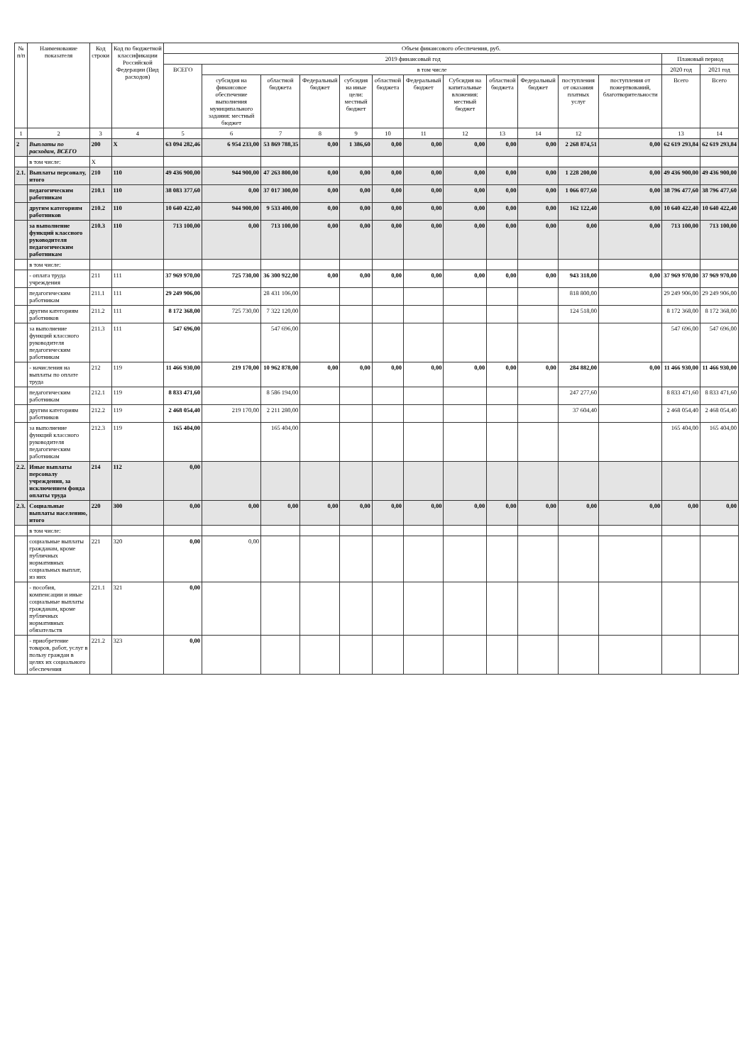| № п/п | Наименование показателя | Код строки | Код по бюджетной классификации Российской Федерации (Вид расходов) | Объем финансового обеспечения, руб. | | | | | | | | | | | | | |
| --- | --- | --- | --- | --- | --- | --- | --- | --- | --- | --- | --- | --- | --- | --- | --- | --- | --- |
| | | | | 2019 финансовый год | | | | | | | | | | | | Плановый период | |
| | | | | ВСЕГО | в том числе | | | | | | | | | | | 2020 год | 2021 год |
| | | | | | субсидия на финансовое обеспечение выполнения муниципального задания: местный бюджет | областной бюджета | Федеральный бюджет | субсидия на иные цели: местный бюджет | областной бюджета | Федеральный бюджет | Субсидия на капитальные вложения: местный бюджет | областной бюджета | Федеральный бюджет | поступления от оказания платных услуг | поступления от пожертвований, благотворительности | Всего | Всего |
| 1 | 2 | 3 | 4 | 5 | 6 | 7 | 8 | 9 | 10 | 11 | 12 | 13 | 14 | 12 | | 13 | 14 |
| 2 | Выплаты по расходам, ВСЕГО | 200 | Х | 63 094 282,46 | 6 954 233,00 | 53 869 788,35 | 0,00 | 1 386,60 | 0,00 | 0,00 | 0,00 | 0,00 | 0,00 | 2 268 874,51 | 0,00 | 62 619 293,84 | 62 619 293,84 |
| | в том числе: | Х | | | | | | | | | | | | | | | |
| 2.1. | Выплаты персоналу, итого | 210 | 110 | 49 436 900,00 | 944 900,00 | 47 263 800,00 | 0,00 | 0,00 | 0,00 | 0,00 | 0,00 | 0,00 | 0,00 | 1 228 200,00 | 0,00 | 49 436 900,00 | 49 436 900,00 |
| | педагогическим работникам | 210.1 | 110 | 38 083 377,60 | 0,00 | 37 017 300,00 | 0,00 | 0,00 | 0,00 | 0,00 | 0,00 | 0,00 | 0,00 | 1 066 077,60 | 0,00 | 38 796 477,60 | 38 796 477,60 |
| | другим категориям работников | 210.2 | 110 | 10 640 422,40 | 944 900,00 | 9 533 400,00 | 0,00 | 0,00 | 0,00 | 0,00 | 0,00 | 0,00 | 0,00 | 162 122,40 | 0,00 | 10 640 422,40 | 10 640 422,40 |
| | за выполнение функций классного руководителя педагогическим работникам | 210.3 | 110 | 713 100,00 | 0,00 | 713 100,00 | 0,00 | 0,00 | 0,00 | 0,00 | 0,00 | 0,00 | 0,00 | 0,00 | 0,00 | 713 100,00 | 713 100,00 |
| | в том числе: | | | | | | | | | | | | | | | | |
| | - оплата труда учреждения | 211 | 111 | 37 969 970,00 | 725 730,00 | 36 300 922,00 | 0,00 | 0,00 | 0,00 | 0,00 | 0,00 | 0,00 | 0,00 | 943 318,00 | 0,00 | 37 969 970,00 | 37 969 970,00 |
| | педагогическим работникам | 211.1 | 111 | 29 249 906,00 | | 28 431 106,00 | | | | | | | | 818 800,00 | | 29 249 906,00 | 29 249 906,00 |
| | другим категориям работников | 211.2 | 111 | 8 172 368,00 | 725 730,00 | 7 322 120,00 | | | | | | | | 124 518,00 | | 8 172 368,00 | 8 172 368,00 |
| | за выполнение функций классного руководителя педагогическим работникам | 211.3 | 111 | 547 696,00 | | 547 696,00 | | | | | | | | | | 547 696,00 | 547 696,00 |
| | - начисления на выплаты по оплате труда | 212 | 119 | 11 466 930,00 | 219 170,00 | 10 962 878,00 | 0,00 | 0,00 | 0,00 | 0,00 | 0,00 | 0,00 | 0,00 | 284 882,00 | 0,00 | 11 466 930,00 | 11 466 930,00 |
| | педагогическим работникам | 212.1 | 119 | 8 833 471,60 | | 8 586 194,00 | | | | | | | | 247 277,60 | | 8 833 471,60 | 8 833 471,60 |
| | другим категориям работников | 212.2 | 119 | 2 468 054,40 | 219 170,00 | 2 211 280,00 | | | | | | | | 37 604,40 | | 2 468 054,40 | 2 468 054,40 |
| | за выполнение функций классного руководителя педагогическим работникам | 212.3 | 119 | 165 404,00 | | 165 404,00 | | | | | | | | | | 165 404,00 | 165 404,00 |
| 2.2. | Иные выплаты персоналу учреждения, за исключением фонда оплаты труда | 214 | 112 | 0,00 | | | | | | | | | | | | | |
| 2.3. | Социальные выплаты населению, итого | 220 | 300 | 0,00 | 0,00 | 0,00 | 0,00 | 0,00 | 0,00 | 0,00 | 0,00 | 0,00 | 0,00 | 0,00 | 0,00 | 0,00 | 0,00 |
| | в том числе: | | | | | | | | | | | | | | | | |
| | социальные выплаты гражданам, кроме публичных нормативных социальных выплат, из них | 221 | 320 | 0,00 | 0,00 | | | | | | | | | | | | |
| | - пособия, компенсации и иные социальные выплаты гражданам, кроме публичных нормативных обязательств | 221.1 | 321 | 0,00 | | | | | | | | | | | | | |
| | - приобретение товаров, работ, услуг в пользу граждан в целях их социального обеспечения | 221.2 | 323 | 0,00 | | | | | | | | | | | | | |